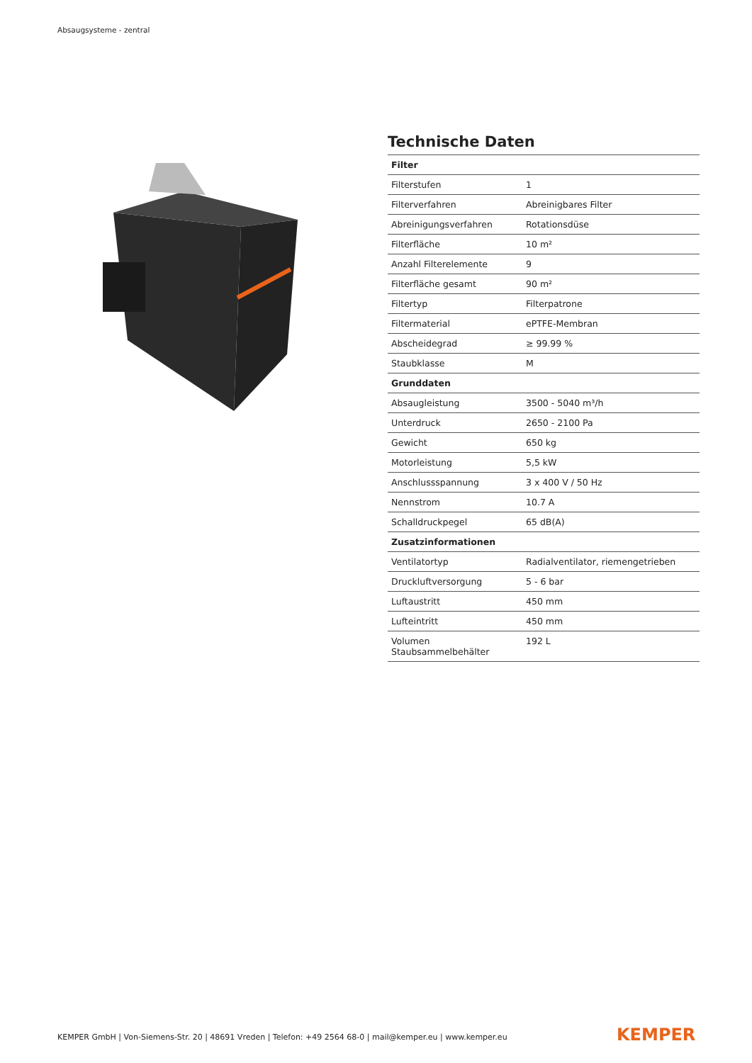Absaugsysteme - zentral
Technische Daten
| Filter | |
| --- | --- |
| Filterstufen | 1 |
| Filterverfahren | Abreinigbares Filter |
| Abreinigungsverfahren | Rotationsdüse |
| Filterfläche | 10 m² |
| Anzahl Filterelemente | 9 |
| Filterfläche gesamt | 90 m² |
| Filtertyp | Filterpatrone |
| Filtermaterial | ePTFE-Membran |
| Abscheidegrad | ≥ 99.99 % |
| Staubklasse | M |
| Grunddaten | |
| Absaugleistung | 3500 - 5040 m³/h |
| Unterdruck | 2650 - 2100 Pa |
| Gewicht | 650 kg |
| Motorleistung | 5,5 kW |
| Anschlussspannung | 3 x 400 V / 50 Hz |
| Nennstrom | 10.7 A |
| Schalldruckpegel | 65 dB(A) |
| Zusatzinformationen | |
| Ventilatortyp | Radialventilator, riemengetrieben |
| Druckluftversorgung | 5 - 6 bar |
| Luftaustritt | 450 mm |
| Lufteintritt | 450 mm |
| Volumen Staubsammelbehälter | 192 L |
KEMPER GmbH | Von-Siemens-Str. 20 | 48691 Vreden | Telefon: +49 2564 68-0 | mail@kemper.eu | www.kemper.eu
KEMPER